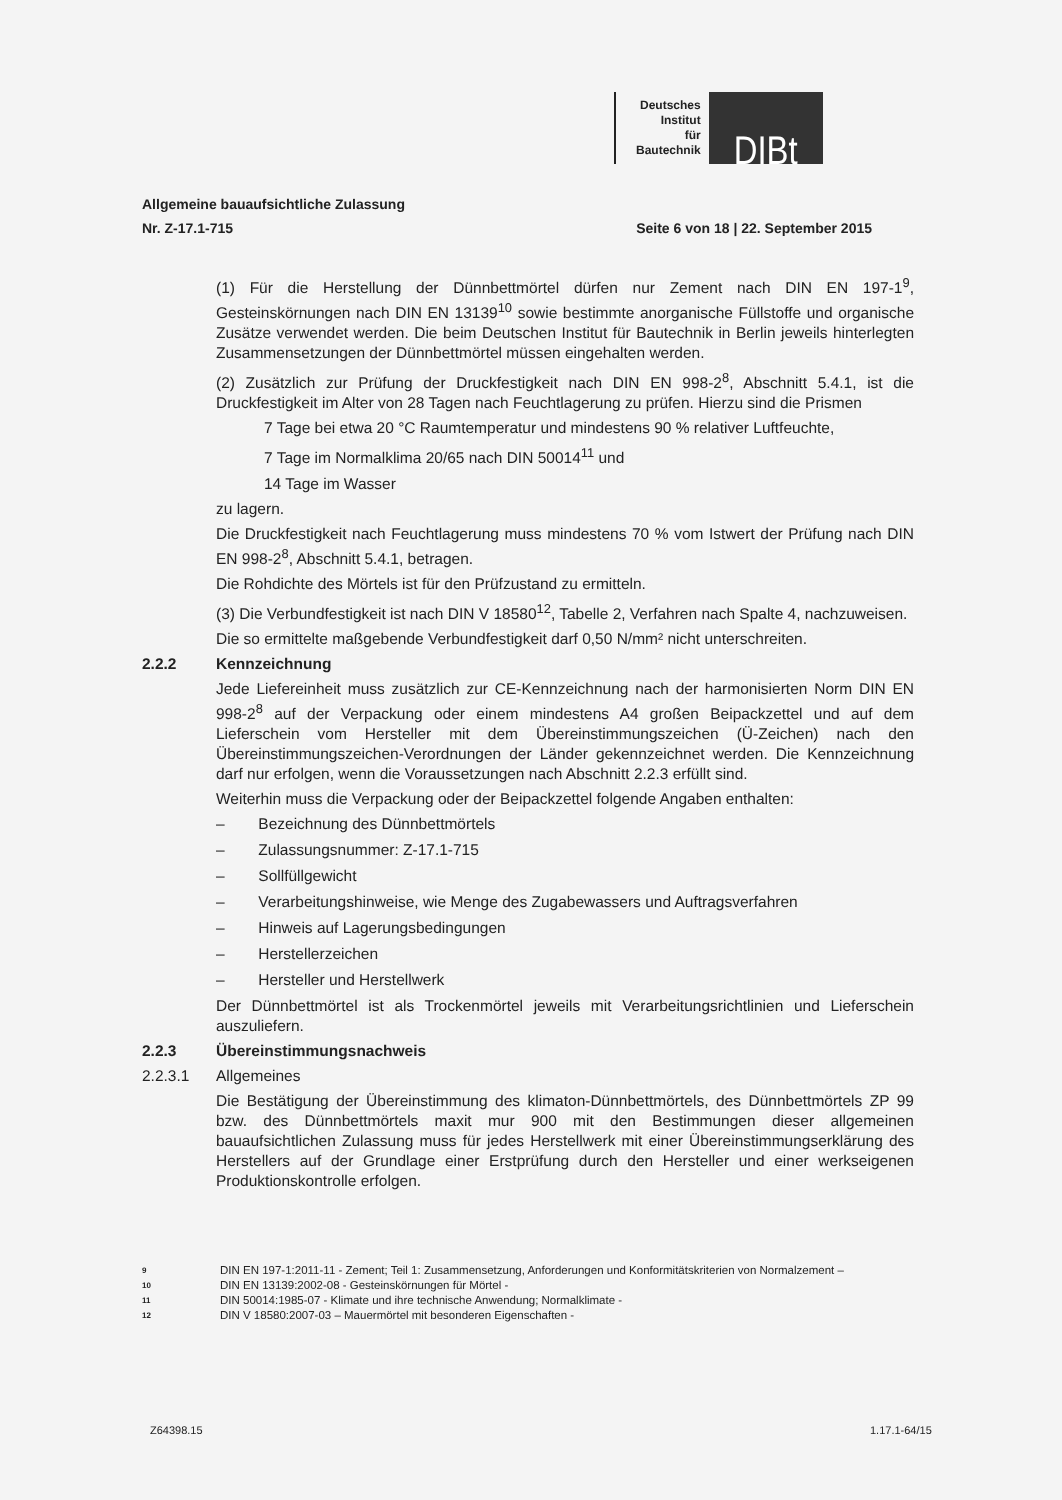Deutsches
Institut
für
Bautechnik
DIBt
Allgemeine bauaufsichtliche Zulassung
Nr. Z-17.1-715 Seite 6 von 18 | 22. September 2015
(1) Für die Herstellung der Dünnbettmörtel dürfen nur Zement nach DIN EN 197-1<sup>9</sup>, Gesteinskörnungen nach DIN EN 13139<sup>10</sup> sowie bestimmte anorganische Füllstoffe und organische Zusätze verwendet werden. Die beim Deutschen Institut für Bautechnik in Berlin jeweils hinterlegten Zusammensetzungen der Dünnbettmörtel müssen eingehalten werden.
(2) Zusätzlich zur Prüfung der Druckfestigkeit nach DIN EN 998-2<sup>8</sup>, Abschnitt 5.4.1, ist die Druckfestigkeit im Alter von 28 Tagen nach Feuchtlagerung zu prüfen. Hierzu sind die Prismen
7 Tage bei etwa 20 °C Raumtemperatur und mindestens 90 % relativer Luftfeuchte,
7 Tage im Normalklima 20/65 nach DIN 50014<sup>11</sup> und
14 Tage im Wasser
zu lagern.
Die Druckfestigkeit nach Feuchtlagerung muss mindestens 70 % vom Istwert der Prüfung nach DIN EN 998-2<sup>8</sup>, Abschnitt 5.4.1, betragen.
Die Rohdichte des Mörtels ist für den Prüfzustand zu ermitteln.
(3) Die Verbundfestigkeit ist nach DIN V 18580<sup>12</sup>, Tabelle 2, Verfahren nach Spalte 4, nachzuweisen.
Die so ermittelte maßgebende Verbundfestigkeit darf 0,50 N/mm² nicht unterschreiten.
2.2.2 Kennzeichnung
Jede Liefereinheit muss zusätzlich zur CE-Kennzeichnung nach der harmonisierten Norm DIN EN 998-2<sup>8</sup> auf der Verpackung oder einem mindestens A4 großen Beipackzettel und auf dem Lieferschein vom Hersteller mit dem Übereinstimmungszeichen (Ü-Zeichen) nach den Übereinstimmungszeichen-Verordnungen der Länder gekennzeichnet werden. Die Kennzeichnung darf nur erfolgen, wenn die Voraussetzungen nach Abschnitt 2.2.3 erfüllt sind.
Weiterhin muss die Verpackung oder der Beipackzettel folgende Angaben enthalten:
– Bezeichnung des Dünnbettmörtels
– Zulassungsnummer: Z-17.1-715
– Sollfüllgewicht
– Verarbeitungshinweise, wie Menge des Zugabewassers und Auftragsverfahren
– Hinweis auf Lagerungsbedingungen
– Herstellerzeichen
– Hersteller und Herstellwerk
Der Dünnbettmörtel ist als Trockenmörtel jeweils mit Verarbeitungsrichtlinien und Lieferschein auszuliefern.
2.2.3 Übereinstimmungsnachweis
2.2.3.1 Allgemeines
Die Bestätigung der Übereinstimmung des klimaton-Dünnbettmörtels, des Dünnbettmörtels ZP 99 bzw. des Dünnbettmörtels maxit mur 900 mit den Bestimmungen dieser allgemeinen bauaufsichtlichen Zulassung muss für jedes Herstellwerk mit einer Übereinstimmungserklärung des Herstellers auf der Grundlage einer Erstprüfung durch den Hersteller und einer werkseigenen Produktionskontrolle erfolgen.
9 DIN EN 197-1:2011-11 - Zement; Teil 1: Zusammensetzung, Anforderungen und Konformitätskriterien von Normalzement –
10 DIN EN 13139:2002-08 - Gesteinskörnungen für Mörtel -
11 DIN 50014:1985-07 - Klimate und ihre technische Anwendung; Normalklimate -
12 DIN V 18580:2007-03 – Mauermörtel mit besonderen Eigenschaften -
Z64398.15 1.17.1-64/15